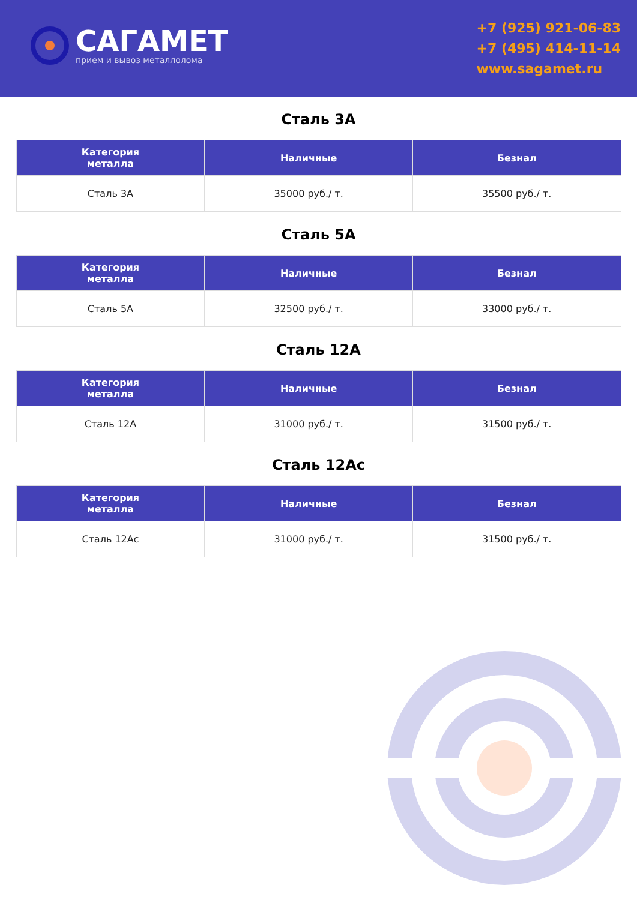САГАМЕТ
прием и вывоз металлолома
+7 (925) 921-06-83
+7 (495) 414-11-14
www.sagamet.ru
Сталь 3А
| Категория металла | Наличные | Безнал |
| --- | --- | --- |
| Сталь 3А | 35000 руб./ т. | 35500 руб./ т. |
Сталь 5А
| Категория металла | Наличные | Безнал |
| --- | --- | --- |
| Сталь 5А | 32500 руб./ т. | 33000 руб./ т. |
Сталь 12А
| Категория металла | Наличные | Безнал |
| --- | --- | --- |
| Сталь 12А | 31000 руб./ т. | 31500 руб./ т. |
Сталь 12Ас
| Категория металла | Наличные | Безнал |
| --- | --- | --- |
| Сталь 12Ас | 31000 руб./ т. | 31500 руб./ т. |